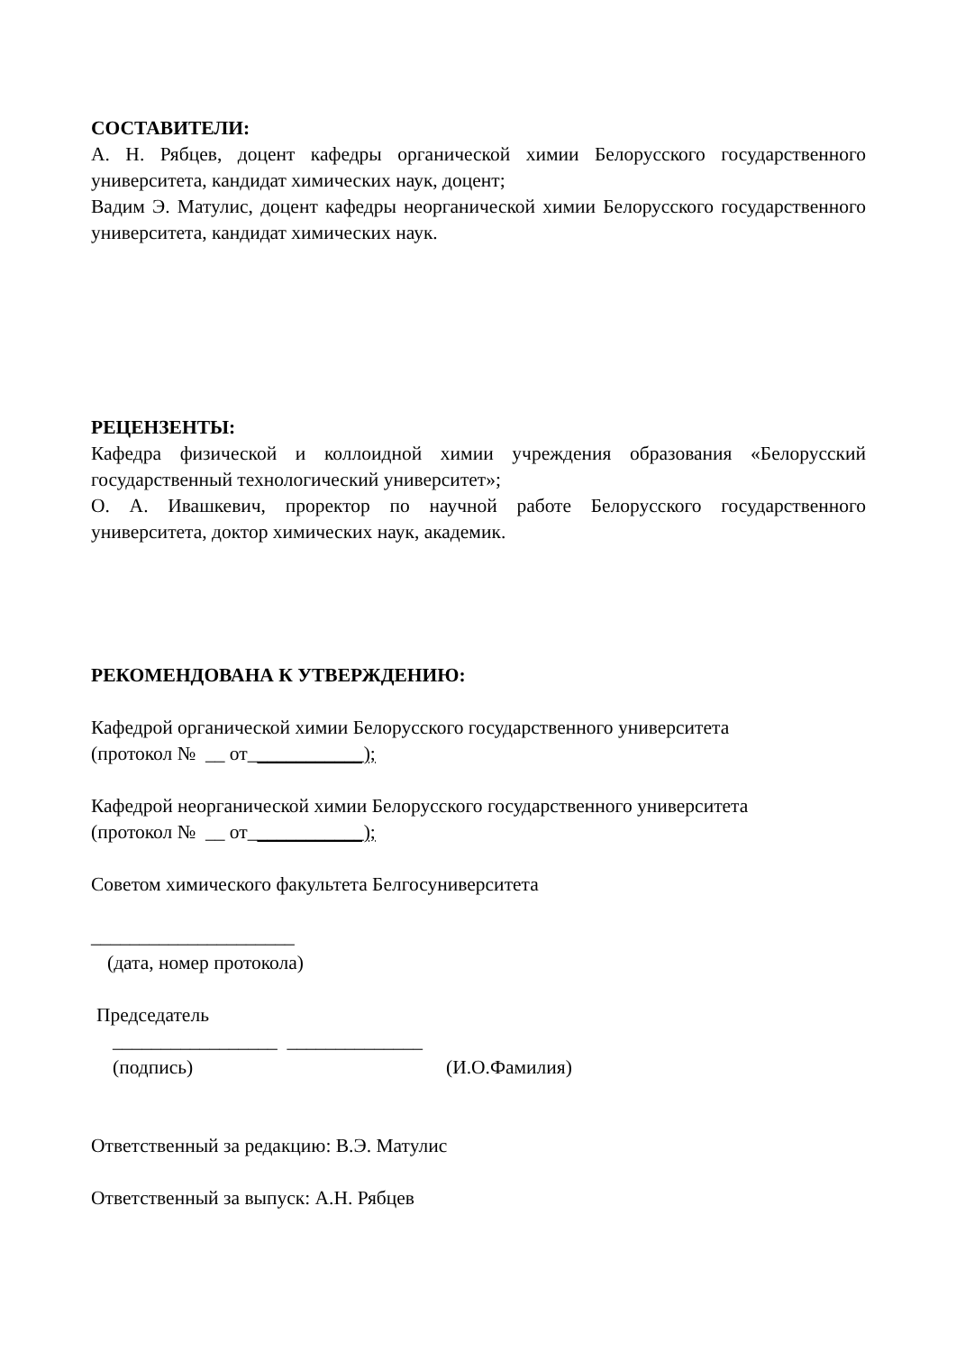СОСТАВИТЕЛИ:
А. Н. Рябцев, доцент кафедры органической химии Белорусского государственного университета, кандидат химических наук, доцент;
Вадим Э. Матулис, доцент кафедры неорганической химии Белорусского государственного университета, кандидат химических наук.
РЕЦЕНЗЕНТЫ:
Кафедра физической и коллоидной химии учреждения образования «Белорусский государственный технологический университет»;
О. А. Ивашкевич, проректор по научной работе Белорусского государственного университета, доктор химических наук, академик.
РЕКОМЕНДОВАНА К УТВЕРЖДЕНИЮ:
Кафедрой органической химии Белорусского государственного университета
(протокол № __ от____________);
Кафедрой неорганической химии Белорусского государственного университета
(протокол № __ от____________);
Советом химического факультета Белгосуниверситета
_____________________
(дата, номер протокола)
Председатель
_________________ ______________
(подпись) (И.О.Фамилия)
Ответственный за редакцию: В.Э. Матулис
Ответственный за выпуск: А.Н. Рябцев